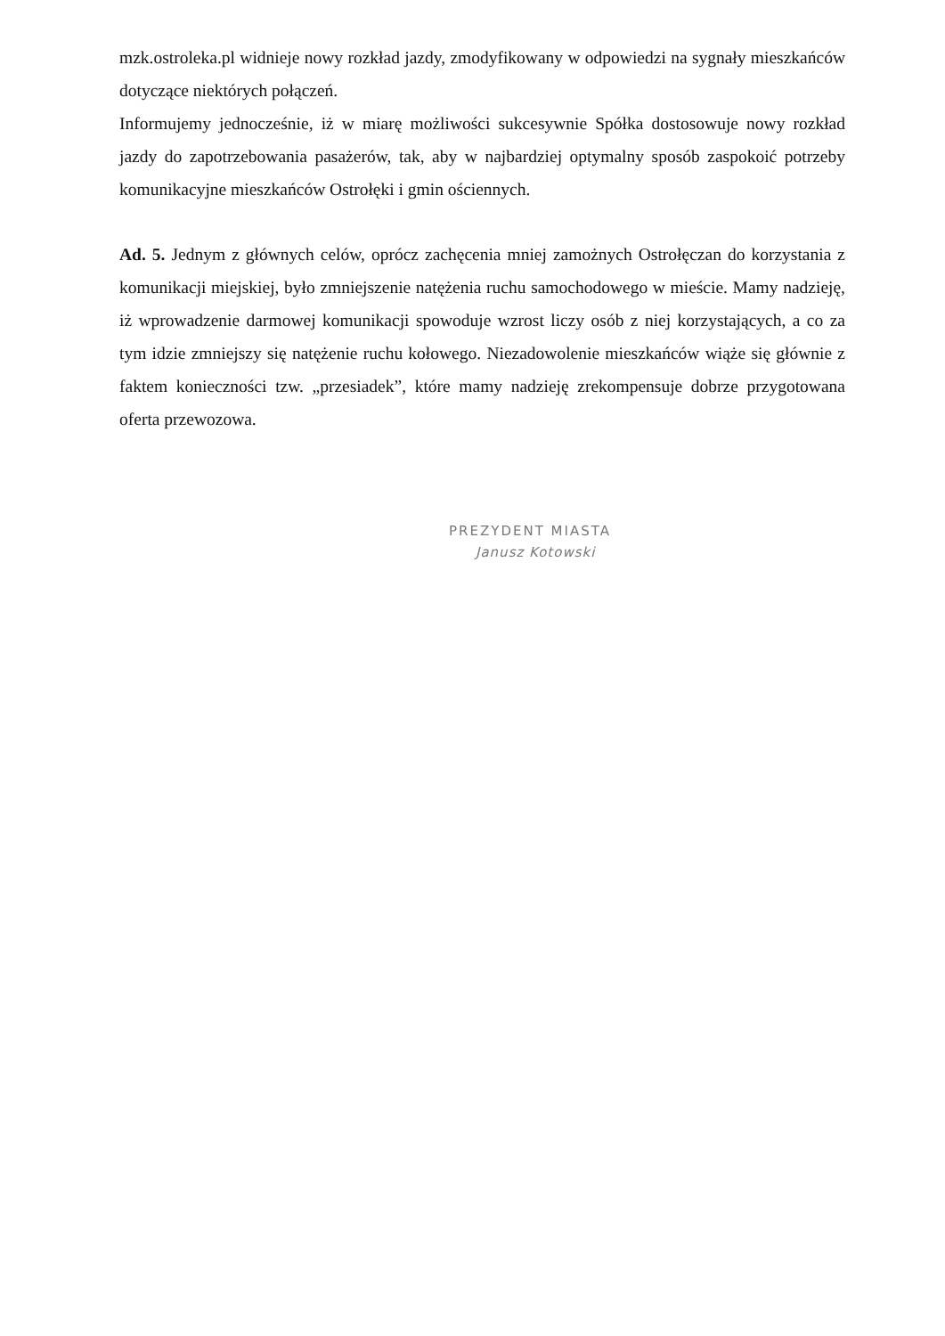mzk.ostroleka.pl widnieje nowy rozkład jazdy, zmodyfikowany w odpowiedzi na sygnały mieszkańców dotyczące niektórych połączeń.
Informujemy jednocześnie, iż w miarę możliwości sukcesywnie Spółka dostosowuje nowy rozkład jazdy do zapotrzebowania pasażerów, tak, aby w najbardziej optymalny sposób zaspokoić potrzeby komunikacyjne mieszkańców Ostrołęki i gmin ościennych.
Ad. 5. Jednym z głównych celów, oprócz zachęcenia mniej zamożnych Ostrołęczan do korzystania z komunikacji miejskiej, było zmniejszenie natężenia ruchu samochodowego w mieście. Mamy nadzieję, iż wprowadzenie darmowej komunikacji spowoduje wzrost liczy osób z niej korzystających, a co za tym idzie zmniejszy się natężenie ruchu kołowego. Niezadowolenie mieszkańców wiąże się głównie z faktem konieczności tzw. „przesiadek”, które mamy nadzieję zrekompensuje dobrze przygotowana oferta przewozowa.
PREZYDENT MIASTA
Janusz Kotowski